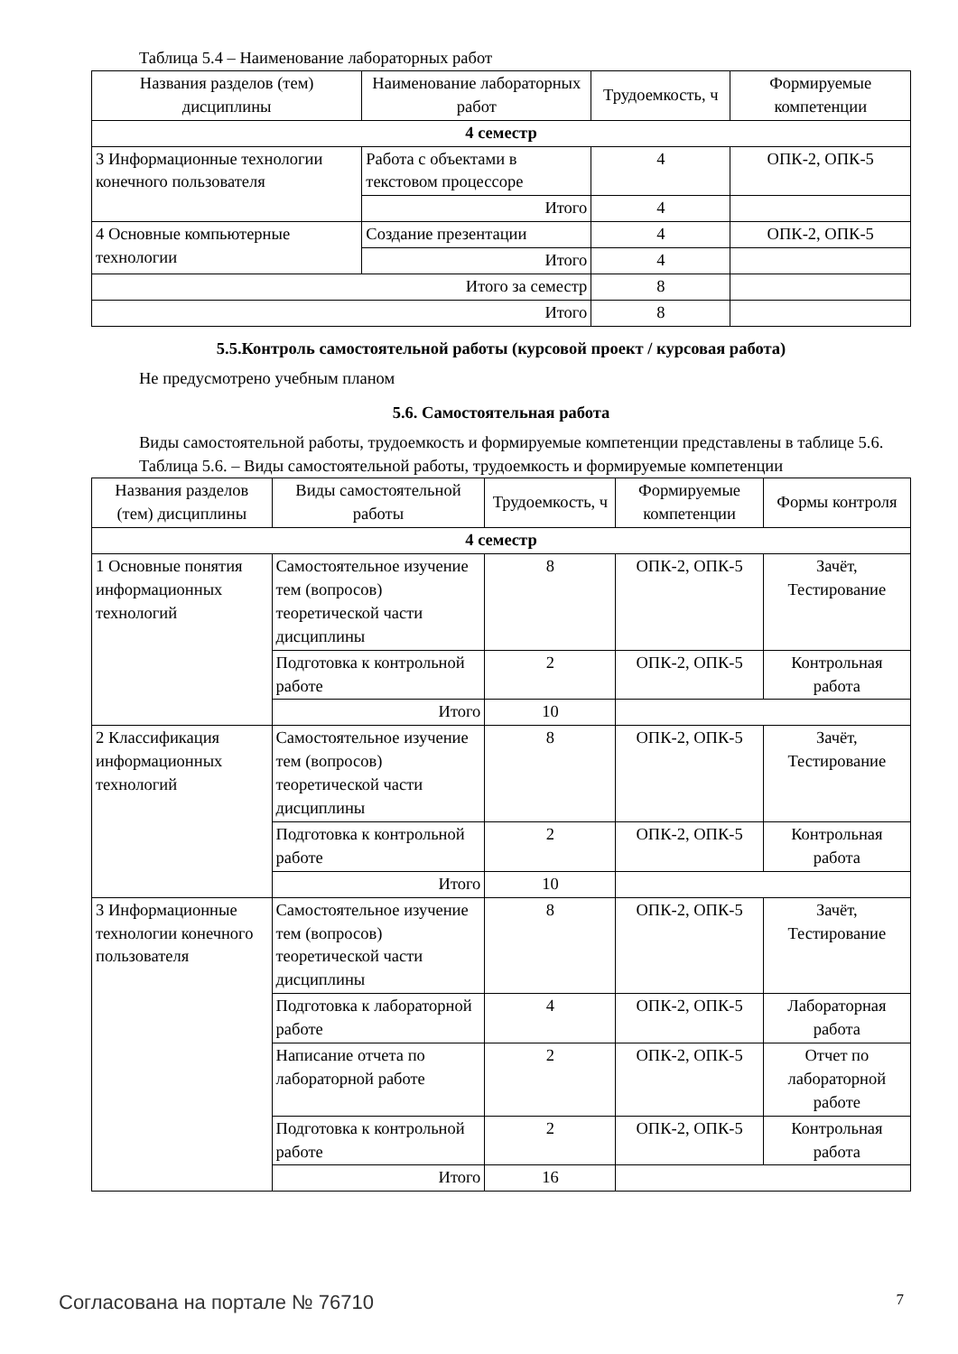Таблица 5.4 – Наименование лабораторных работ
| Названия разделов (тем) дисциплины | Наименование лабораторных работ | Трудоемкость, ч | Формируемые компетенции |
| --- | --- | --- | --- |
| 4 семестр | | | |
| 3 Информационные технологии конечного пользователя | Работа с объектами в текстовом процессоре | 4 | ОПК-2, ОПК-5 |
| | Итого | 4 | |
| 4 Основные компьютерные технологии | Создание презентации | 4 | ОПК-2, ОПК-5 |
| | Итого | 4 | |
| Итого за семестр | | 8 | |
| Итого | | 8 | |
5.5.Контроль самостоятельной работы (курсовой проект / курсовая работа)
Не предусмотрено учебным планом
5.6. Самостоятельная работа
Виды самостоятельной работы, трудоемкость и формируемые компетенции представлены в таблице 5.6.
Таблица 5.6. – Виды самостоятельной работы, трудоемкость и формируемые компетенции
| Названия разделов (тем) дисциплины | Виды самостоятельной работы | Трудоемкость, ч | Формируемые компетенции | Формы контроля |
| --- | --- | --- | --- | --- |
| 4 семестр | | | | |
| 1 Основные понятия информационных технологий | Самостоятельное изучение тем (вопросов) теоретической части дисциплины | 8 | ОПК-2, ОПК-5 | Зачёт, Тестирование |
| | Подготовка к контрольной работе | 2 | ОПК-2, ОПК-5 | Контрольная работа |
| | Итого | 10 | | |
| 2 Классификация информационных технологий | Самостоятельное изучение тем (вопросов) теоретической части дисциплины | 8 | ОПК-2, ОПК-5 | Зачёт, Тестирование |
| | Подготовка к контрольной работе | 2 | ОПК-2, ОПК-5 | Контрольная работа |
| | Итого | 10 | | |
| 3 Информационные технологии конечного пользователя | Самостоятельное изучение тем (вопросов) теоретической части дисциплины | 8 | ОПК-2, ОПК-5 | Зачёт, Тестирование |
| | Подготовка к лабораторной работе | 4 | ОПК-2, ОПК-5 | Лабораторная работа |
| | Написание отчета по лабораторной работе | 2 | ОПК-2, ОПК-5 | Отчет по лабораторной работе |
| | Подготовка к контрольной работе | 2 | ОПК-2, ОПК-5 | Контрольная работа |
| | Итого | 16 | | |
Согласована на портале № 76710 7